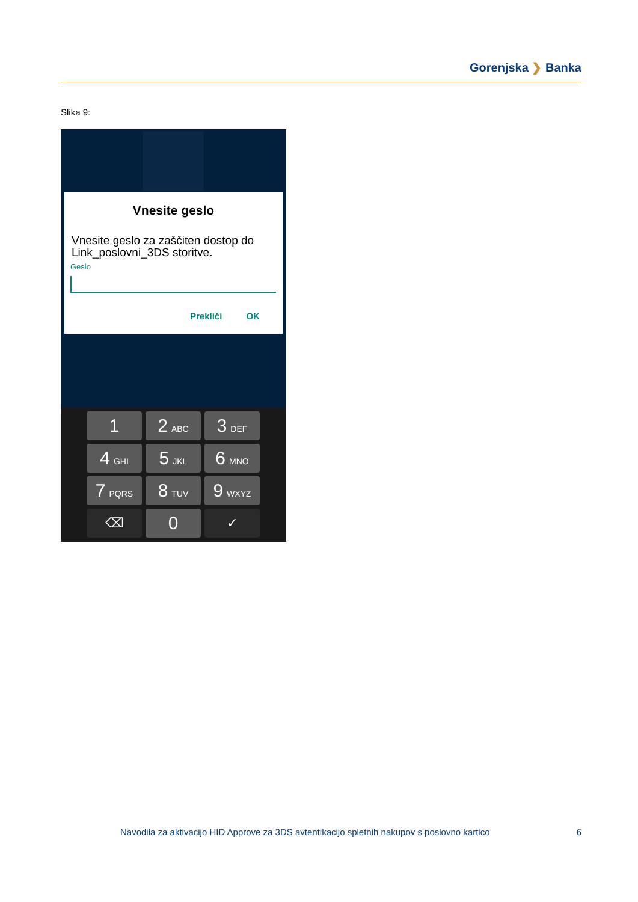Gorenjska ❯ Banka
Slika 9:
Vnesite geslo
Vnesite geslo za zaščiten dostop do Link_poslovni_3DS storitve.
Geslo
Prekliči OK
1
2 ABC
3 DEF
4 GHI
5 JKL
6 MNO
7 PQRS
8 TUV
9 WXYZ
⌫
0
✓
Navodila za aktivacijo HID Approve za 3DS avtentikacijo spletnih nakupov s poslovno kartico 6